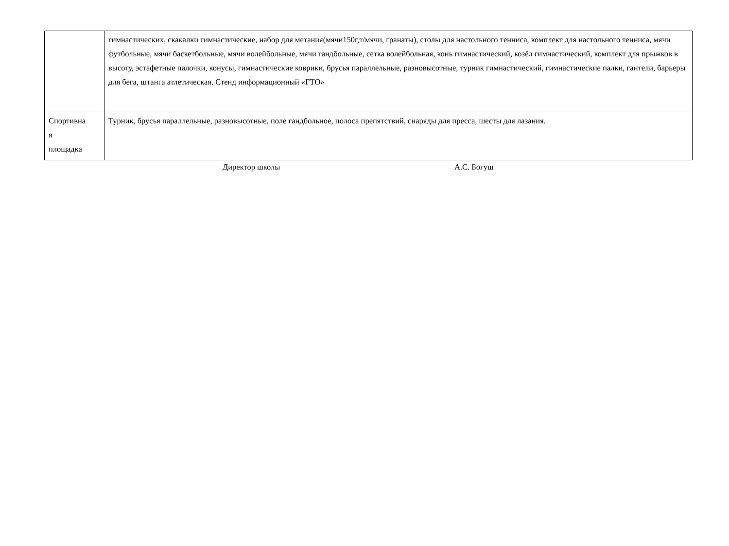| | гимнастических, скакалки гимнастические, набор для метания(мячи150г,т/мячи, гранаты), столы для настольного тенниса, комплект для настольного тенниса, мячи футбольные, мячи баскетбольные, мячи волейбольные, мячи гандбольные, сетка волейбольная, конь гимнастический, козёл гимнастический, комплект для прыжков в высоту, эстафетные палочки, конусы, гимнастические коврики, брусья параллельные, разновысотные, турник гимнастический, гимнастические палки, гантели, барьеры для бега, штанга атлетическая. Стенд информационный «ГТО» |
| Спортивна я площадка | Турник, брусья параллельные, разновысотные, поле гандбольное, полоса препятствий, снаряды для пресса, шесты для лазания. |
Директор школы А.С. Богуш